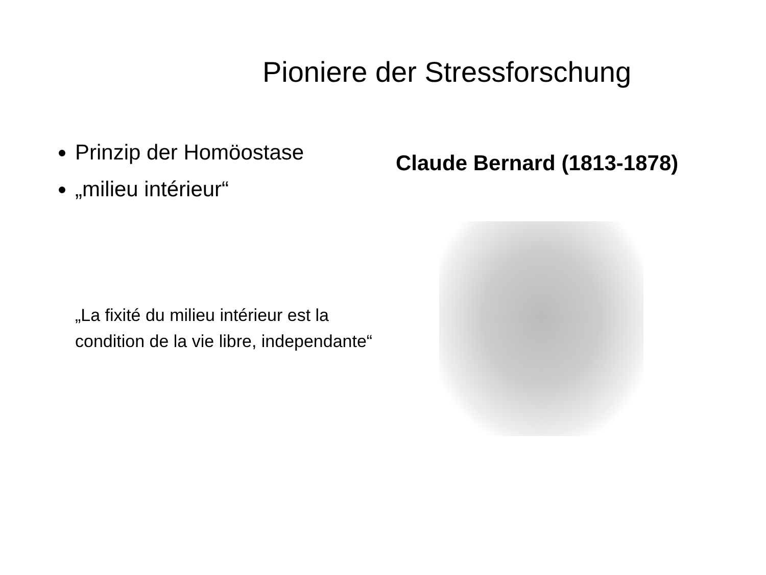Pioniere der Stressforschung
Prinzip der Homöostase
„milieu intérieur“
„La fixité du milieu intérieur est la condition de la vie libre, independante“
Claude Bernard (1813-1878)